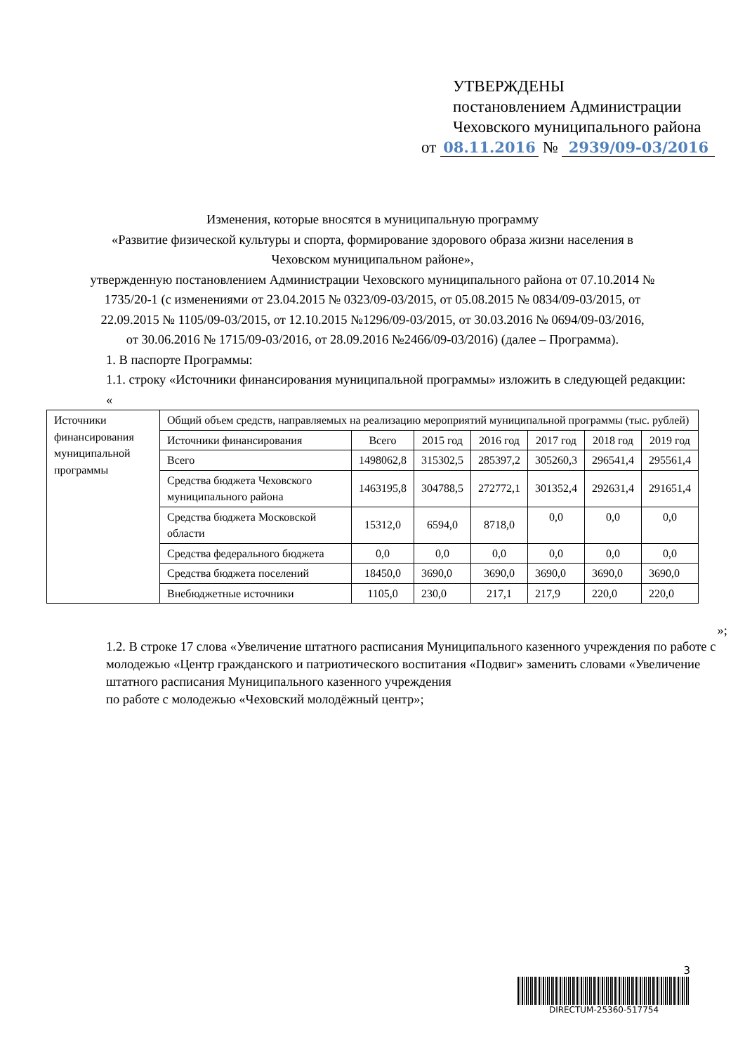УТВЕРЖДЕНЫ
постановлением Администрации
Чеховского муниципального района
от 08.11.2016 № 2939/09-03/2016
Изменения, которые вносятся в муниципальную программу
«Развитие физической культуры и спорта, формирование здорового образа жизни населения в Чеховском муниципальном районе»,
утвержденную постановлением Администрации Чеховского муниципального района от 07.10.2014 № 1735/20-1 (с изменениями от 23.04.2015 № 0323/09-03/2015, от 05.08.2015 № 0834/09-03/2015, от 22.09.2015 № 1105/09-03/2015, от 12.10.2015 №1296/09-03/2015, от 30.03.2016 № 0694/09-03/2016,
от 30.06.2016 № 1715/09-03/2016, от 28.09.2016 №2466/09-03/2016) (далее – Программа).
1. В паспорте Программы:
1.1. строку «Источники финансирования муниципальной программы» изложить в следующей редакции:
«
| Источники финансирования муниципальной программы | Общий объем средств, направляемых на реализацию мероприятий муниципальной программы (тыс. рублей) | | | | | | |
| | Источники финансирования | Всего | 2015 год | 2016 год | 2017 год | 2018 год | 2019 год |
| | Всего | 1498062,8 | 315302,5 | 285397,2 | 305260,3 | 296541,4 | 295561,4 |
| | Средства бюджета Чеховского муниципального района | 1463195,8 | 304788,5 | 272772,1 | 301352,4 | 292631,4 | 291651,4 |
| | Средства бюджета Московской области | 15312,0 | 6594,0 | 8718,0 | 0,0 | 0,0 | 0,0 |
| | Средства федерального бюджета | 0,0 | 0,0 | 0,0 | 0,0 | 0,0 | 0,0 |
| | Средства бюджета поселений | 18450,0 | 3690,0 | 3690,0 | 3690,0 | 3690,0 | 3690,0 |
| | Внебюджетные источники | 1105,0 | 230,0 | 217,1 | 217,9 | 220,0 | 220,0 |
»;
1.2. В строке 17 слова «Увеличение штатного расписания Муниципального казенного учреждения по работе с молодежью «Центр гражданского и патриотического воспитания «Подвиг» заменить словами «Увеличение штатного расписания Муниципального казенного учреждения
по работе с молодежью «Чеховский молодёжный центр»;
3
DIRECTUM-25360-517754